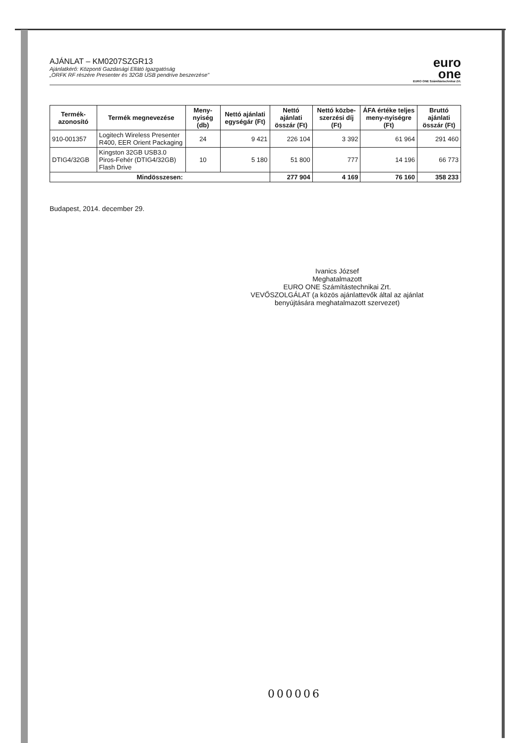AJÁNLAT – KM0207SZGR13
Ajánlatkérő: Központi Gazdasági Ellátó Igazgatóság
„ORFK RF részére Presenter és 32GB USB pendrive beszerzése"
euro
one
EURO ONE Számítástechnikai Zrt.
| Termék-azonosító | Termék megnevezése | Meny-nyiség (db) | Nettó ajánlati egységár (Ft) | Nettó ajánlati összár (Ft) | Nettó közbe-szerzési díj (Ft) | ÁFA értéke teljes meny-nyiségre (Ft) | Bruttó ajánlati összár (Ft) |
| --- | --- | --- | --- | --- | --- | --- | --- |
| 910-001357 | Logitech Wireless Presenter R400, EER Orient Packaging | 24 | 9 421 | 226 104 | 3 392 | 61 964 | 291 460 |
| DTIG4/32GB | Kingston 32GB USB3.0 Piros-Fehér (DTIG4/32GB) Flash Drive | 10 | 5 180 | 51 800 | 777 | 14 196 | 66 773 |
| Mindösszesen: | | | | 277 904 | 4 169 | 76 160 | 358 233 |
Budapest, 2014. december 29.
Ivanics József
Meghatalmazott
EURO ONE Számítástechnikai Zrt.
VEVŐSZOLGÁLAT (a közös ajánlattevők által az ajánlat benyújtására meghatalmazott szervezet)
000006